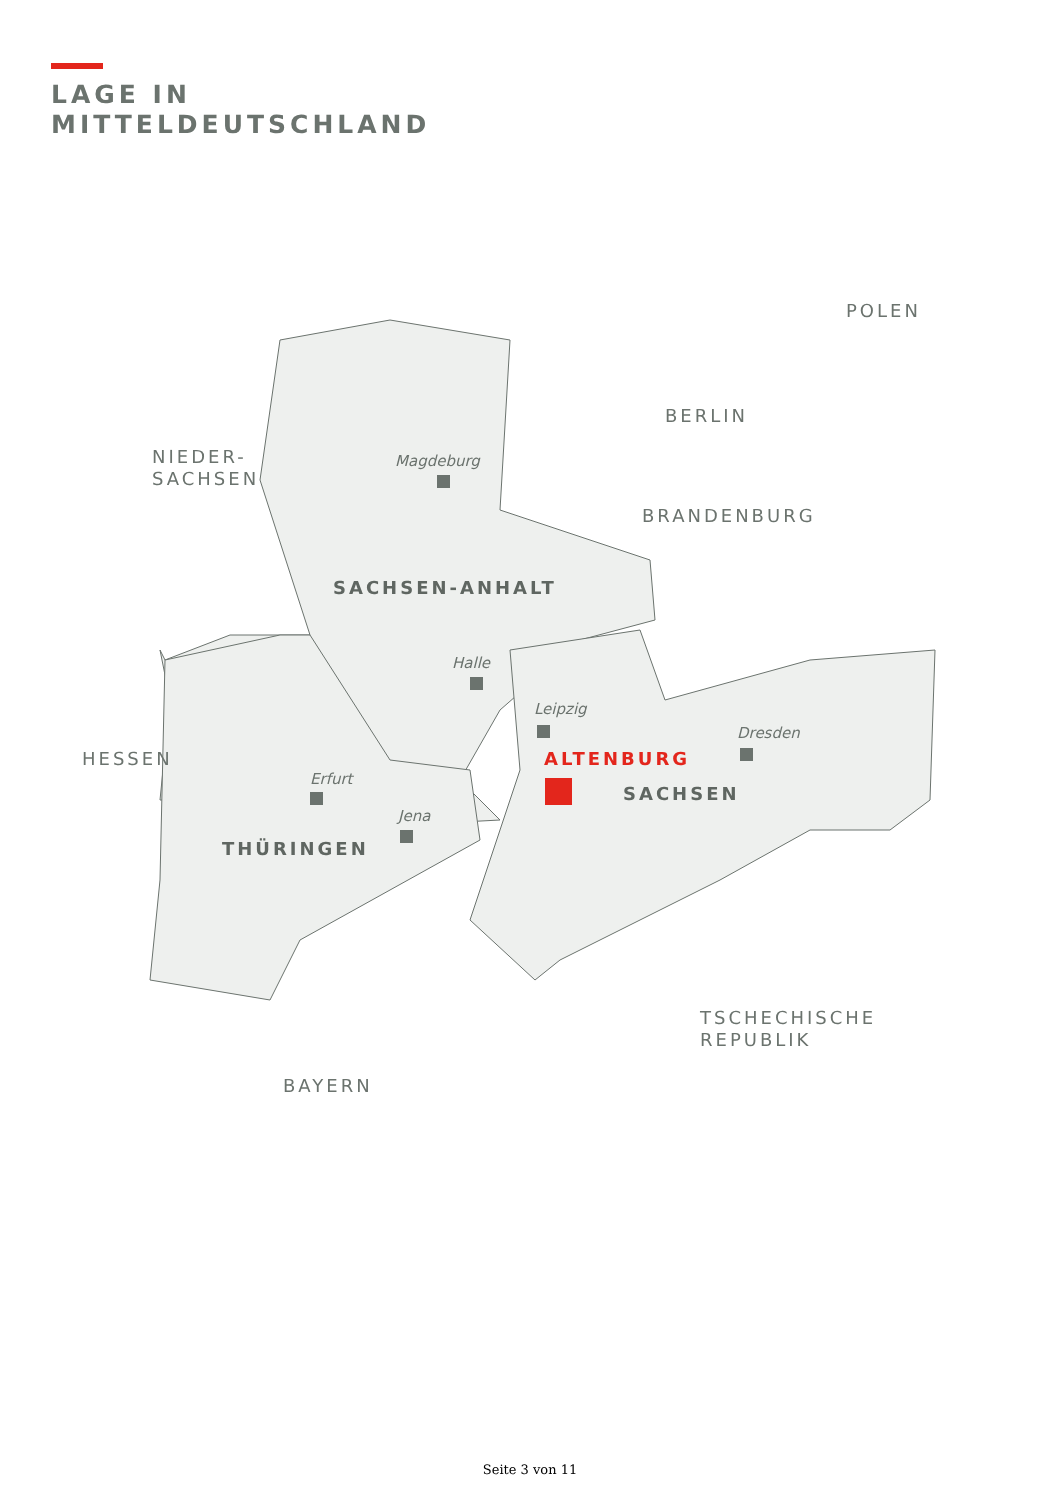LAGE IN
MITTELDEUTSCHLAND
POLEN
BERLIN
NIEDER-
SACHSEN
Magdeburg
BRANDENBURG
SACHSEN-ANHALT
Halle
Leipzig
Dresden
HESSEN ALTENBURG
Erfurt
SACHSEN
Jena
THÜRINGEN
TSCHECHISCHE
REPUBLIK
BAYERN
Seite 3 von 11